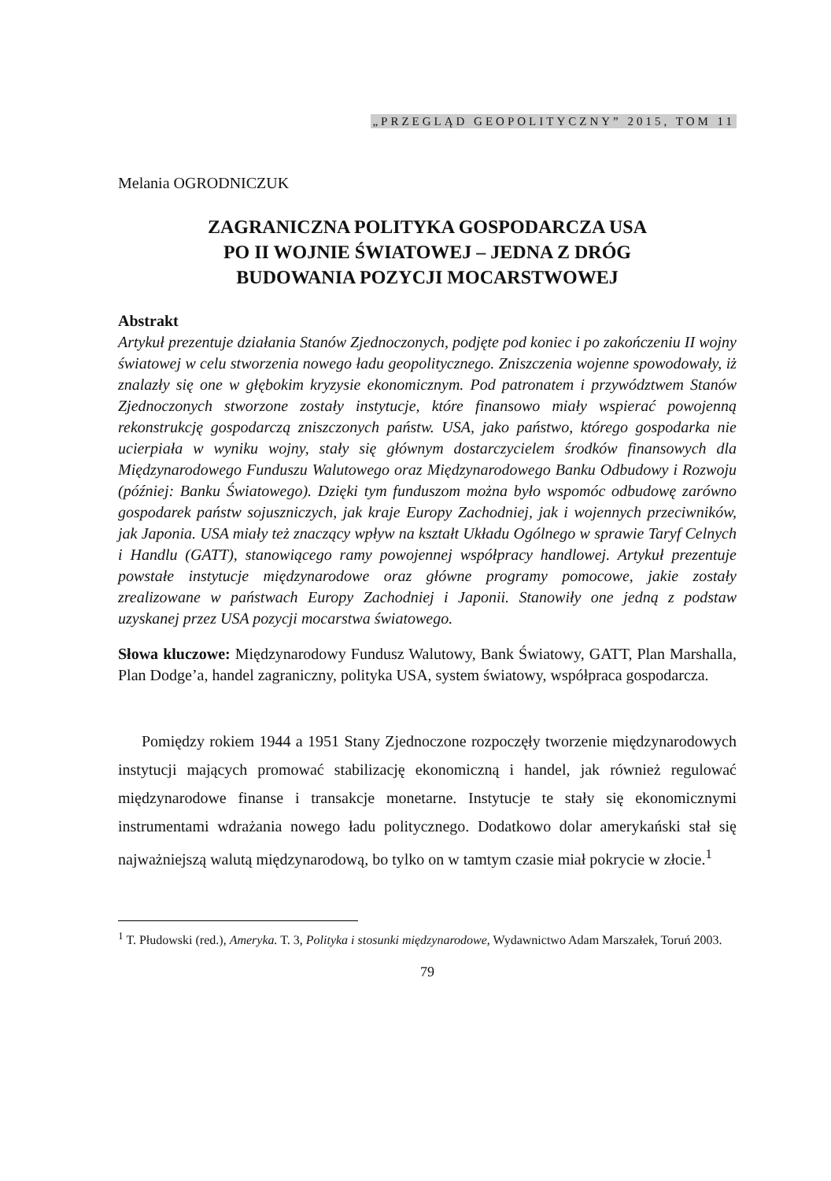„PRZEGLĄD GEOPOLITYCZNY” 2015, TOM 11
Melania OGRODNICZUK
ZAGRANICZNA POLITYKA GOSPODARCZA USA
PO II WOJNIE ŚWIATOWEJ – JEDNA Z DRÓG
BUDOWANIA POZYCJI MOCARSTWOWEJ
Abstrakt
Artykuł prezentuje działania Stanów Zjednoczonych, podjęte pod koniec i po zakończeniu II wojny światowej w celu stworzenia nowego ładu geopolitycznego. Zniszczenia wojenne spowodowały, iż znalazły się one w głębokim kryzysie ekonomicznym. Pod patronatem i przywództwem Stanów Zjednoczonych stworzone zostały instytucje, które finansowo miały wspierać powojenną rekonstrukcję gospodarczą zniszczonych państw. USA, jako państwo, którego gospodarka nie ucierpiała w wyniku wojny, stały się głównym dostarczycielem środków finansowych dla Międzynarodowego Funduszu Walutowego oraz Międzynarodowego Banku Odbudowy i Rozwoju (później: Banku Światowego). Dzięki tym funduszom można było wspomóc odbudowę zarówno gospodarek państw sojuszniczych, jak kraje Europy Zachodniej, jak i wojennych przeciwników, jak Japonia. USA miały też znaczący wpływ na kształt Układu Ogólnego w sprawie Taryf Celnych i Handlu (GATT), stanowiącego ramy powojennej współpracy handlowej. Artykuł prezentuje powstałe instytucje międzynarodowe oraz główne programy pomocowe, jakie zostały zrealizowane w państwach Europy Zachodniej i Japonii. Stanowiły one jedną z podstaw uzyskanej przez USA pozycji mocarstwa światowego.
Słowa kluczowe: Międzynarodowy Fundusz Walutowy, Bank Światowy, GATT, Plan Marshalla, Plan Dodge’a, handel zagraniczny, polityka USA, system światowy, współpraca gospodarcza.
Pomiędzy rokiem 1944 a 1951 Stany Zjednoczone rozpoczęły tworzenie międzynarodowych instytucji mających promować stabilizację ekonomiczną i handel, jak również regulować międzynarodowe finanse i transakcje monetarne. Instytucje te stały się ekonomicznymi instrumentami wdrażania nowego ładu politycznego. Dodatkowo dolar amerykański stał się najważniejszą walutą międzynarodową, bo tylko on w tamtym czasie miał pokrycie w złocie.<sup>1</sup>
<sup>1</sup> T. Płudowski (red.), Ameryka. T. 3, Polityka i stosunki międzynarodowe, Wydawnictwo Adam Marszałek, Toruń 2003.
79